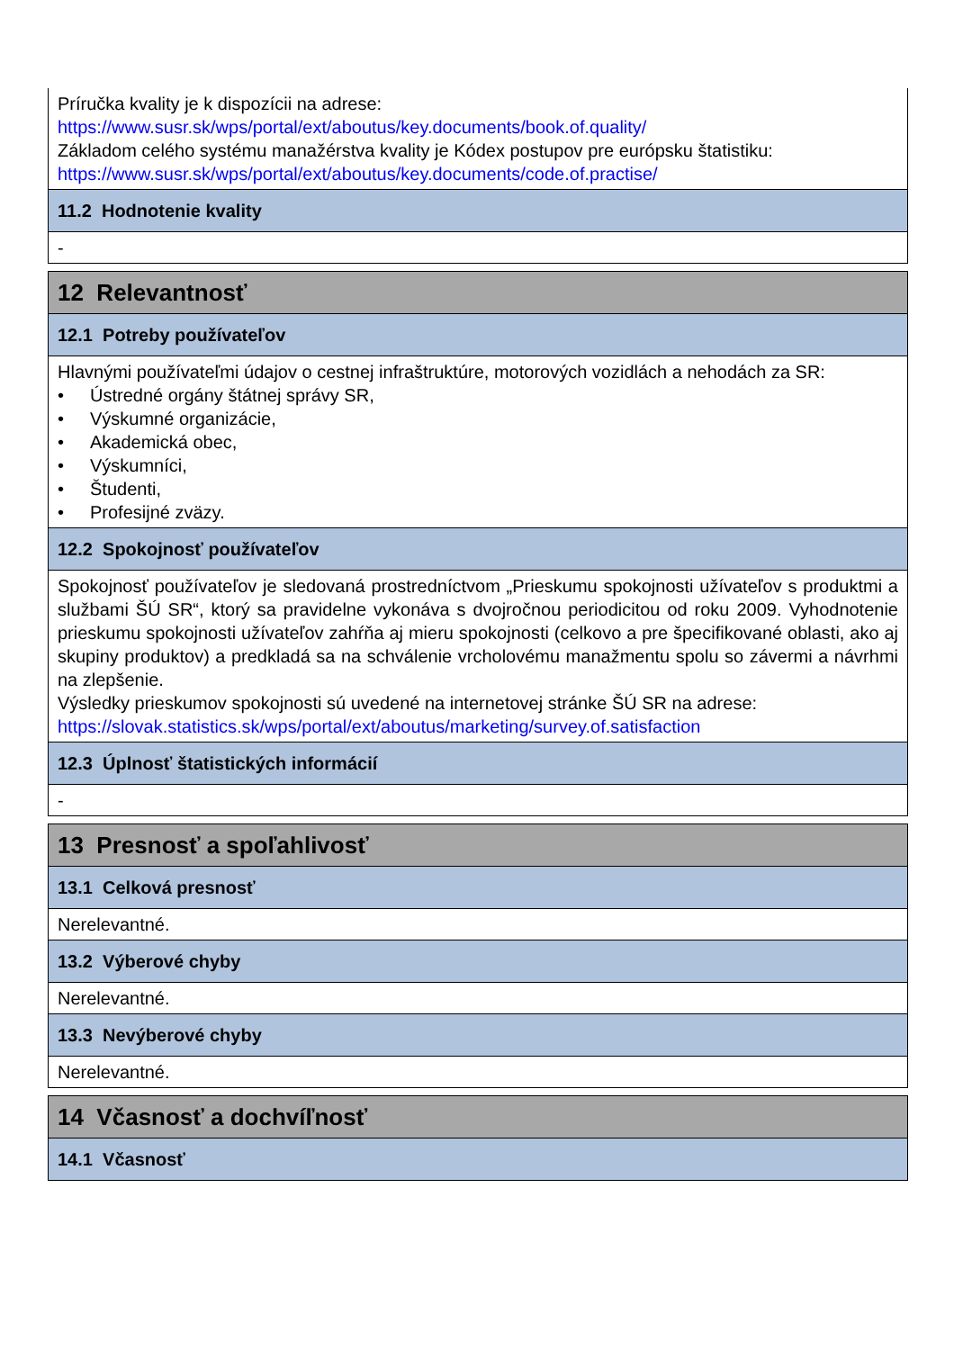| Príručka kvality je k dispozícii na adrese: https://www.susr.sk/wps/portal/ext/aboutus/key.documents/book.of.quality/ Základom celého systému manažérstva kvality je Kódex postupov pre európsku štatistiku: https://www.susr.sk/wps/portal/ext/aboutus/key.documents/code.of.practise/ |
| 11.2 Hodnotenie kvality |
| - |
| 12 Relevantnosť |
| 12.1 Potreby používateľov |
| Hlavnými používateľmi údajov o cestnej infraštruktúre, motorových vozidlách a nehodách za SR: • Ústredné orgány štátnej správy SR, • Výskumné organizácie, • Akademická obec, • Výskumníci, • Študenti, • Profesijné zväzy. |
| 12.2 Spokojnosť používateľov |
| Spokojnosť používateľov je sledovaná prostredníctvom „Prieskumu spokojnosti užívateľov s produktmi a službami ŠÚ SR“, ktorý sa pravidelne vykonáva s dvojročnou periodicitou od roku 2009. Vyhodnotenie prieskumu spokojnosti užívateľov zahŕňa aj mieru spokojnosti (celkovo a pre špecifikované oblasti, ako aj skupiny produktov) a predkladá sa na schválenie vrcholovému manažmentu spolu so závermi a návrhmi na zlepšenie. Výsledky prieskumov spokojnosti sú uvedené na internetovej stránke ŠÚ SR na adrese: https://slovak.statistics.sk/wps/portal/ext/aboutus/marketing/survey.of.satisfaction |
| 12.3 Úplnosť štatistických informácií |
| - |
| 13 Presnosť a spoľahlivosť |
| 13.1 Celková presnosť |
| Nerelevantné. |
| 13.2 Výberové chyby |
| Nerelevantné. |
| 13.3 Nevýberové chyby |
| Nerelevantné. |
| 14 Včasnosť a dochvíľnosť |
| 14.1 Včasnosť |